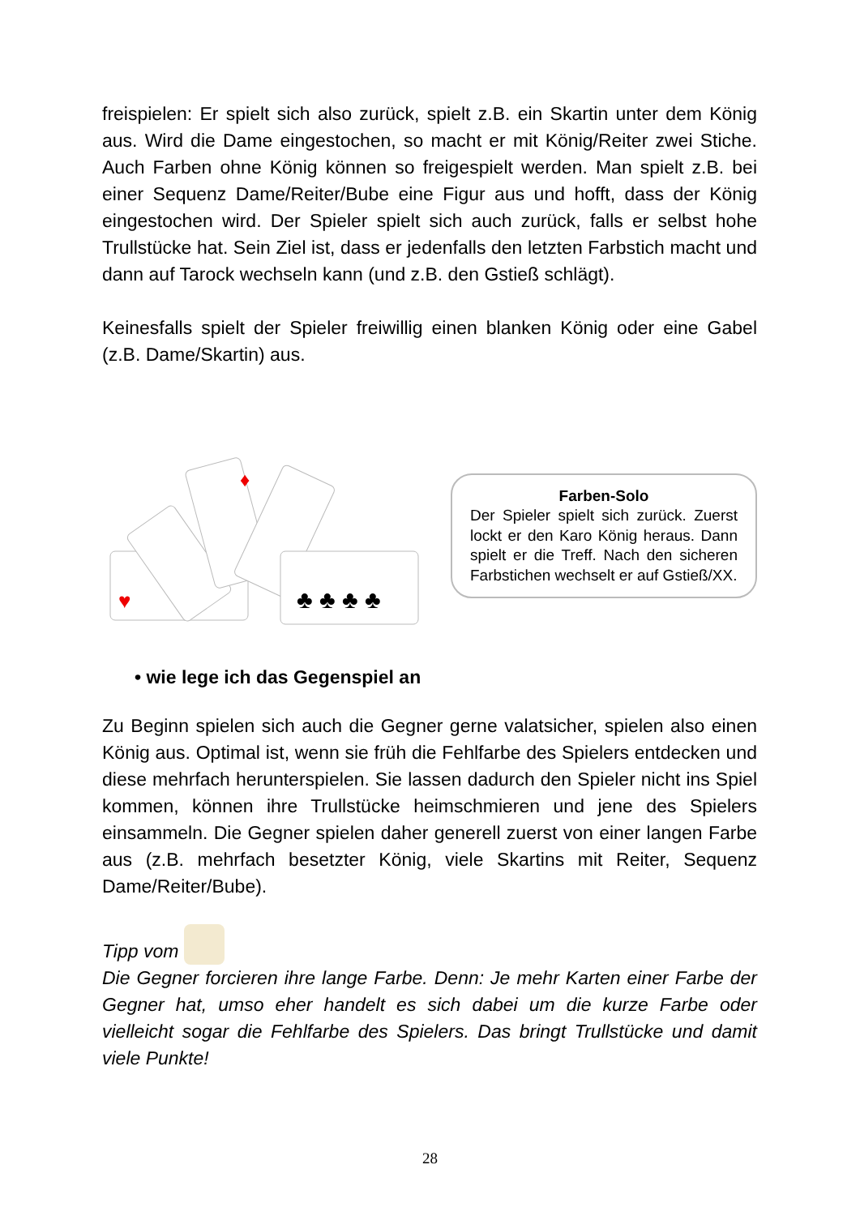freispielen: Er spielt sich also zurück, spielt z.B. ein Skartin unter dem König aus. Wird die Dame eingestochen, so macht er mit König/Reiter zwei Stiche. Auch Farben ohne König können so freigespielt werden. Man spielt z.B. bei einer Sequenz Dame/Reiter/Bube eine Figur aus und hofft, dass der König eingestochen wird. Der Spieler spielt sich auch zurück, falls er selbst hohe Trullstücke hat. Sein Ziel ist, dass er jedenfalls den letzten Farbstich macht und dann auf Tarock wechseln kann (und z.B. den Gstieß schlägt).
Keinesfalls spielt der Spieler freiwillig einen blanken König oder eine Gabel (z.B. Dame/Skartin) aus.
♣ ♣ ♣ ♣
♥
♦
Farben-Solo
Der Spieler spielt sich zurück. Zuerst lockt er den Karo König heraus. Dann spielt er die Treff. Nach den sicheren Farbstichen wechselt er auf Gstieß/XX.
• wie lege ich das Gegenspiel an
Zu Beginn spielen sich auch die Gegner gerne valatsicher, spielen also einen König aus. Optimal ist, wenn sie früh die Fehlfarbe des Spielers entdecken und diese mehrfach herunterspielen. Sie lassen dadurch den Spieler nicht ins Spiel kommen, können ihre Trullstücke heimschmieren und jene des Spielers einsammeln. Die Gegner spielen daher generell zuerst von einer langen Farbe aus (z.B. mehrfach besetzter König, viele Skartins mit Reiter, Sequenz Dame/Reiter/Bube).
Tipp vom
Die Gegner forcieren ihre lange Farbe. Denn: Je mehr Karten einer Farbe der Gegner hat, umso eher handelt es sich dabei um die kurze Farbe oder vielleicht sogar die Fehlfarbe des Spielers. Das bringt Trullstücke und damit viele Punkte!
28